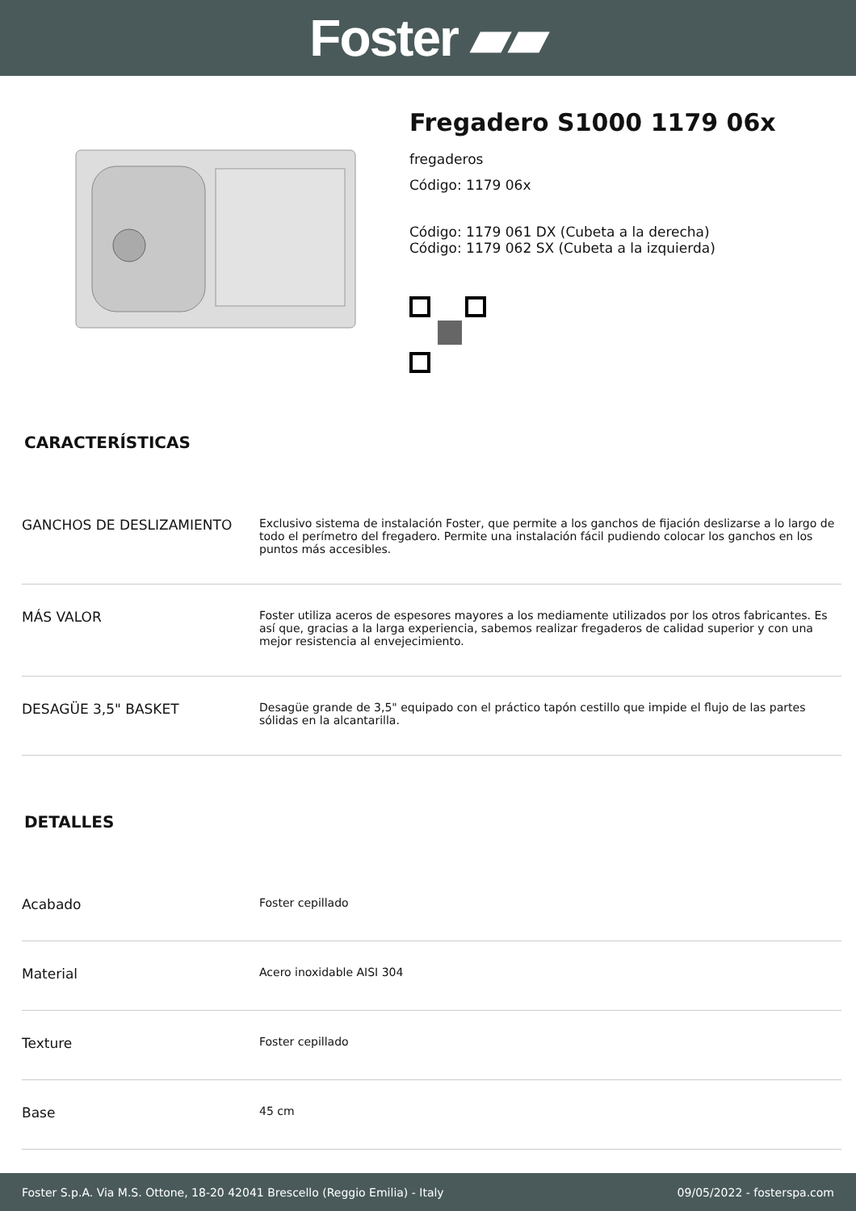Foster ▰▰
Fregadero S1000 1179 06x
fregaderos
Código: 1179 06x
Código: 1179 061 DX (Cubeta a la derecha)
Código: 1179 062 SX (Cubeta a la izquierda)
CARACTERÍSTICAS
| GANCHOS DE DESLIZAMIENTO | Exclusivo sistema de instalación Foster, que permite a los ganchos de fijación deslizarse a lo largo de todo el perímetro del fregadero. Permite una instalación fácil pudiendo colocar los ganchos en los puntos más accesibles. |
| MÁS VALOR | Foster utiliza aceros de espesores mayores a los mediamente utilizados por los otros fabricantes. Es así que, gracias a la larga experiencia, sabemos realizar fregaderos de calidad superior y con una mejor resistencia al envejecimiento. |
| DESAGÜE 3,5" BASKET | Desagüe grande de 3,5" equipado con el práctico tapón cestillo que impide el flujo de las partes sólidas en la alcantarilla. |
DETALLES
| Acabado | Foster cepillado |
| Material | Acero inoxidable AISI 304 |
| Texture | Foster cepillado |
| Base | 45 cm |
Foster S.p.A. Via M.S. Ottone, 18-20 42041 Brescello (Reggio Emilia) - Italy 09/05/2022 - fosterspa.com